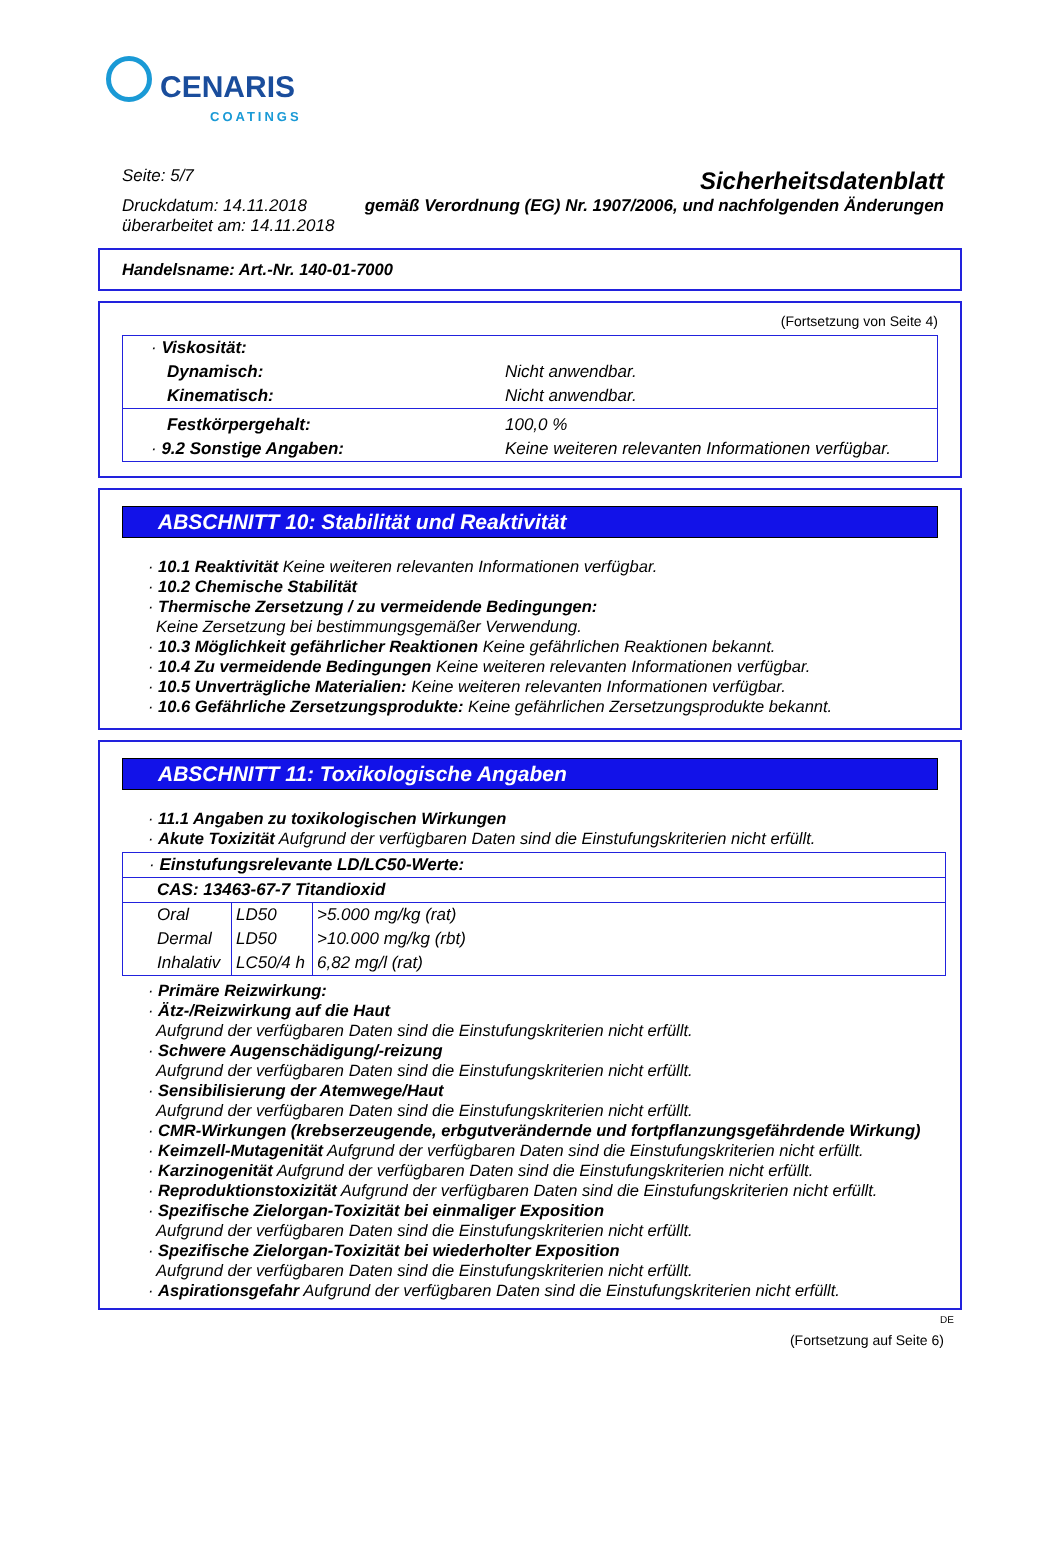CENARIS COATINGS
Seite: 5/7
Druckdatum: 14.11.2018
überarbeitet am: 14.11.2018
Sicherheitsdatenblatt
gemäß Verordnung (EG) Nr. 1907/2006, und nachfolgenden Änderungen
Handelsname: Art.-Nr. 140-01-7000
(Fortsetzung von Seite 4)
| · Viskosität: | |
| Dynamisch: | Nicht anwendbar. |
| Kinematisch: | Nicht anwendbar. |
| Festkörpergehalt: | 100,0 % |
| · 9.2 Sonstige Angaben: | Keine weiteren relevanten Informationen verfügbar. |
ABSCHNITT 10: Stabilität und Reaktivität
· 10.1 Reaktivität Keine weiteren relevanten Informationen verfügbar.
· 10.2 Chemische Stabilität
· Thermische Zersetzung / zu vermeidende Bedingungen:
Keine Zersetzung bei bestimmungsgemäßer Verwendung.
· 10.3 Möglichkeit gefährlicher Reaktionen Keine gefährlichen Reaktionen bekannt.
· 10.4 Zu vermeidende Bedingungen Keine weiteren relevanten Informationen verfügbar.
· 10.5 Unverträgliche Materialien: Keine weiteren relevanten Informationen verfügbar.
· 10.6 Gefährliche Zersetzungsprodukte: Keine gefährlichen Zersetzungsprodukte bekannt.
ABSCHNITT 11: Toxikologische Angaben
· 11.1 Angaben zu toxikologischen Wirkungen
· Akute Toxizität Aufgrund der verfügbaren Daten sind die Einstufungskriterien nicht erfüllt.
| · Einstufungsrelevante LD/LC50-Werte: | | |
| CAS: 13463-67-7 Titandioxid | | |
| Oral | LD50 | >5.000 mg/kg (rat) |
| Dermal | LD50 | >10.000 mg/kg (rbt) |
| Inhalativ | LC50/4 h | 6,82 mg/l (rat) |
· Primäre Reizwirkung:
· Ätz-/Reizwirkung auf die Haut
Aufgrund der verfügbaren Daten sind die Einstufungskriterien nicht erfüllt.
· Schwere Augenschädigung/-reizung
Aufgrund der verfügbaren Daten sind die Einstufungskriterien nicht erfüllt.
· Sensibilisierung der Atemwege/Haut
Aufgrund der verfügbaren Daten sind die Einstufungskriterien nicht erfüllt.
· CMR-Wirkungen (krebserzeugende, erbgutverändernde und fortpflanzungsgefährdende Wirkung)
· Keimzell-Mutagenität Aufgrund der verfügbaren Daten sind die Einstufungskriterien nicht erfüllt.
· Karzinogenität Aufgrund der verfügbaren Daten sind die Einstufungskriterien nicht erfüllt.
· Reproduktionstoxizität Aufgrund der verfügbaren Daten sind die Einstufungskriterien nicht erfüllt.
· Spezifische Zielorgan-Toxizität bei einmaliger Exposition
Aufgrund der verfügbaren Daten sind die Einstufungskriterien nicht erfüllt.
· Spezifische Zielorgan-Toxizität bei wiederholter Exposition
Aufgrund der verfügbaren Daten sind die Einstufungskriterien nicht erfüllt.
· Aspirationsgefahr Aufgrund der verfügbaren Daten sind die Einstufungskriterien nicht erfüllt.
DE
(Fortsetzung auf Seite 6)